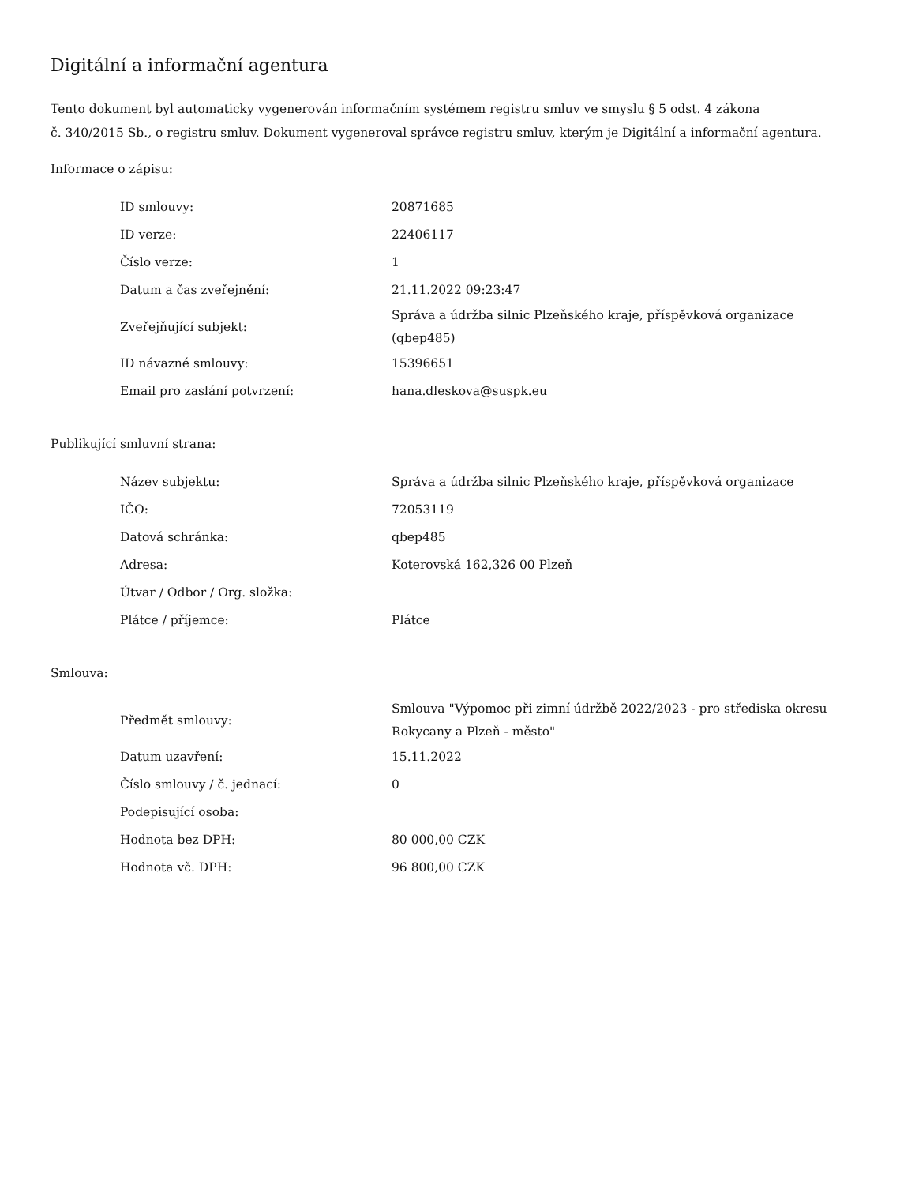Digitální a informační agentura
Tento dokument byl automaticky vygenerován informačním systémem registru smluv ve smyslu § 5 odst. 4 zákona
č. 340/2015 Sb., o registru smluv. Dokument vygeneroval správce registru smluv, kterým je Digitální a informační agentura.
Informace o zápisu:
| ID smlouvy: | 20871685 |
| ID verze: | 22406117 |
| Číslo verze: | 1 |
| Datum a čas zveřejnění: | 21.11.2022 09:23:47 |
| Zveřejňující subjekt: | Správa a údržba silnic Plzeňského kraje, příspěvková organizace (qbep485) |
| ID návazné smlouvy: | 15396651 |
| Email pro zaslání potvrzení: | hana.dleskova@suspk.eu |
Publikující smluvní strana:
| Název subjektu: | Správa a údržba silnic Plzeňského kraje, příspěvková organizace |
| IČO: | 72053119 |
| Datová schránka: | qbep485 |
| Adresa: | Koterovská 162,326 00 Plzeň |
| Útvar / Odbor / Org. složka: | |
| Plátce / příjemce: | Plátce |
Smlouva:
| Předmět smlouvy: | Smlouva "Výpomoc při zimní údržbě 2022/2023 - pro střediska okresu Rokycany a Plzeň - město" |
| Datum uzavření: | 15.11.2022 |
| Číslo smlouvy / č. jednací: | 0 |
| Podepisující osoba: | |
| Hodnota bez DPH: | 80 000,00 CZK |
| Hodnota vč. DPH: | 96 800,00 CZK |